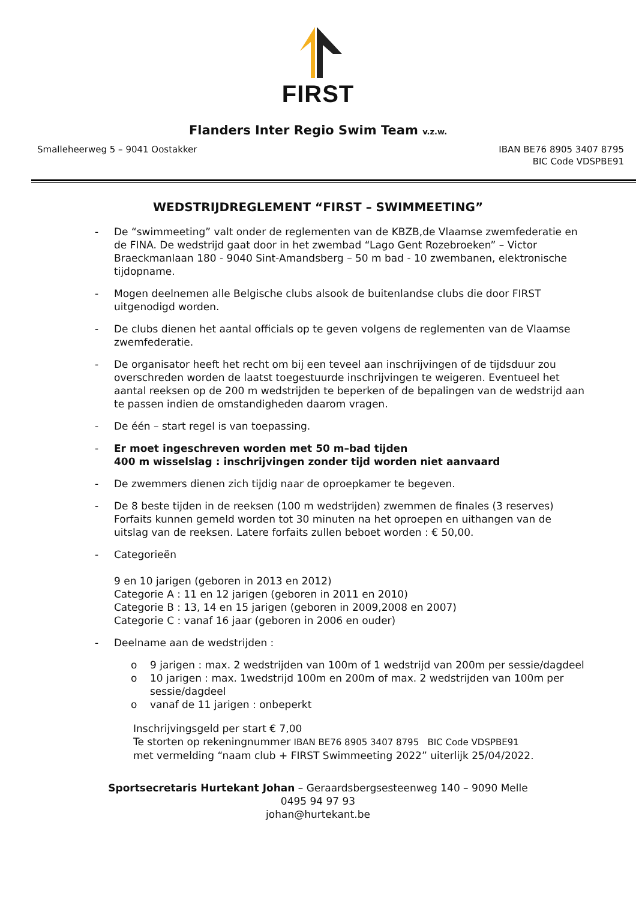FIRST
Flanders Inter Regio Swim Team v.z.w.
Smalleheerweg 5 – 9041 Oostakker
IBAN BE76 8905 3407 8795
BIC Code VDSPBE91
WEDSTRIJDREGLEMENT “FIRST – SWIMMEETING”
- De “swimmeeting” valt onder de reglementen van de KBZB,de Vlaamse zwemfederatie en de FINA. De wedstrijd gaat door in het zwembad “Lago Gent Rozebroeken” – Victor Braeckmanlaan 180 - 9040 Sint-Amandsberg – 50 m bad - 10 zwembanen, elektronische tijdopname.
- Mogen deelnemen alle Belgische clubs alsook de buitenlandse clubs die door FIRST uitgenodigd worden.
- De clubs dienen het aantal officials op te geven volgens de reglementen van de Vlaamse zwemfederatie.
- De organisator heeft het recht om bij een teveel aan inschrijvingen of de tijdsduur zou overschreden worden de laatst toegestuurde inschrijvingen te weigeren. Eventueel het aantal reeksen op de 200 m wedstrijden te beperken of de bepalingen van de wedstrijd aan te passen indien de omstandigheden daarom vragen.
- De één – start regel is van toepassing.
- Er moet ingeschreven worden met 50 m–bad tijden
400 m wisselslag : inschrijvingen zonder tijd worden niet aanvaard
- De zwemmers dienen zich tijdig naar de oproepkamer te begeven.
- De 8 beste tijden in de reeksen (100 m wedstrijden) zwemmen de finales (3 reserves) Forfaits kunnen gemeld worden tot 30 minuten na het oproepen en uithangen van de uitslag van de reeksen. Latere forfaits zullen beboet worden : € 50,00.
- Categorieën
9 en 10 jarigen (geboren in 2013 en 2012)
Categorie A : 11 en 12 jarigen (geboren in 2011 en 2010)
Categorie B : 13, 14 en 15 jarigen (geboren in 2009,2008 en 2007)
Categorie C : vanaf 16 jaar (geboren in 2006 en ouder)
- Deelname aan de wedstrijden :
o 9 jarigen : max. 2 wedstrijden van 100m of 1 wedstrijd van 200m per sessie/dagdeel
o 10 jarigen : max. 1wedstrijd 100m en 200m of max. 2 wedstrijden van 100m per sessie/dagdeel
o vanaf de 11 jarigen : onbeperkt
Inschrijvingsgeld per start € 7,00
Te storten op rekeningnummer IBAN BE76 8905 3407 8795 BIC Code VDSPBE91
met vermelding “naam club + FIRST Swimmeeting 2022” uiterlijk 25/04/2022.
Sportsecretaris Hurtekant Johan – Geraardsbergsesteenweg 140 – 9090 Melle
0495 94 97 93
johan@hurtekant.be